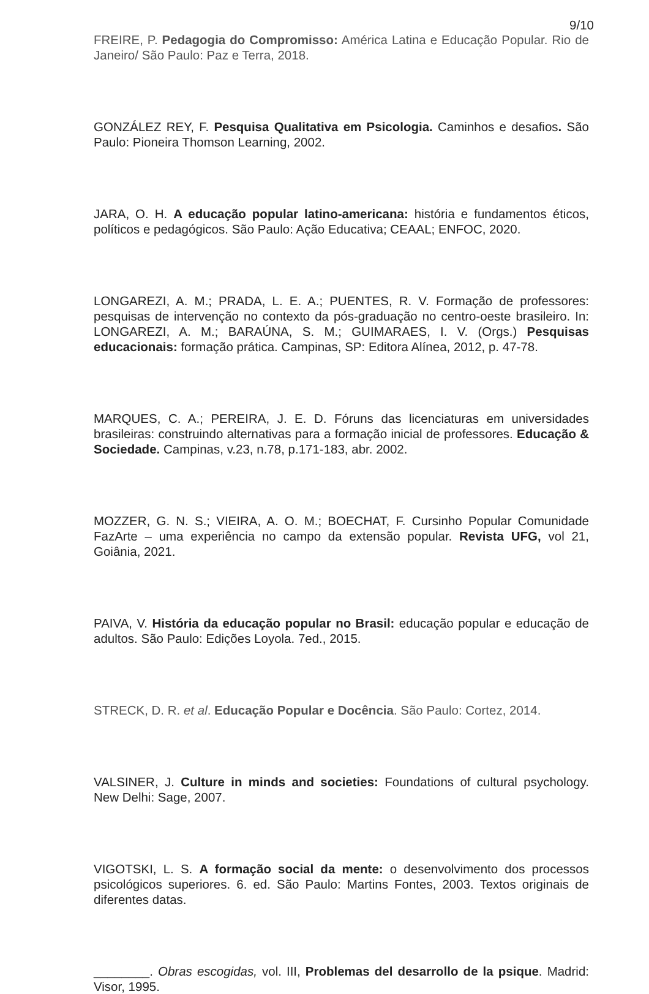9/10
FREIRE, P. Pedagogia do Compromisso: América Latina e Educação Popular. Rio de Janeiro/ São Paulo: Paz e Terra, 2018.
GONZÁLEZ REY, F. Pesquisa Qualitativa em Psicologia. Caminhos e desafios. São Paulo: Pioneira Thomson Learning, 2002.
JARA, O. H. A educação popular latino-americana: história e fundamentos éticos, políticos e pedagógicos. São Paulo: Ação Educativa; CEAAL; ENFOC, 2020.
LONGAREZI, A. M.; PRADA, L. E. A.; PUENTES, R. V. Formação de professores: pesquisas de intervenção no contexto da pós-graduação no centro-oeste brasileiro. In: LONGAREZI, A. M.; BARAÚNA, S. M.; GUIMARAES, I. V. (Orgs.) Pesquisas educacionais: formação prática. Campinas, SP: Editora Alínea, 2012, p. 47-78.
MARQUES, C. A.; PEREIRA, J. E. D. Fóruns das licenciaturas em universidades brasileiras: construindo alternativas para a formação inicial de professores. Educação & Sociedade. Campinas, v.23, n.78, p.171-183, abr. 2002.
MOZZER, G. N. S.; VIEIRA, A. O. M.; BOECHAT, F. Cursinho Popular Comunidade FazArte – uma experiência no campo da extensão popular. Revista UFG, vol 21, Goiânia, 2021.
PAIVA, V. História da educação popular no Brasil: educação popular e educação de adultos. São Paulo: Edições Loyola. 7ed., 2015.
STRECK, D. R. et al. Educação Popular e Docência. São Paulo: Cortez, 2014.
VALSINER, J. Culture in minds and societies: Foundations of cultural psychology. New Delhi: Sage, 2007.
VIGOTSKI, L. S. A formação social da mente: o desenvolvimento dos processos psicológicos superiores. 6. ed. São Paulo: Martins Fontes, 2003. Textos originais de diferentes datas.
________. Obras escogidas, vol. III, Problemas del desarrollo de la psique. Madrid: Visor, 1995.